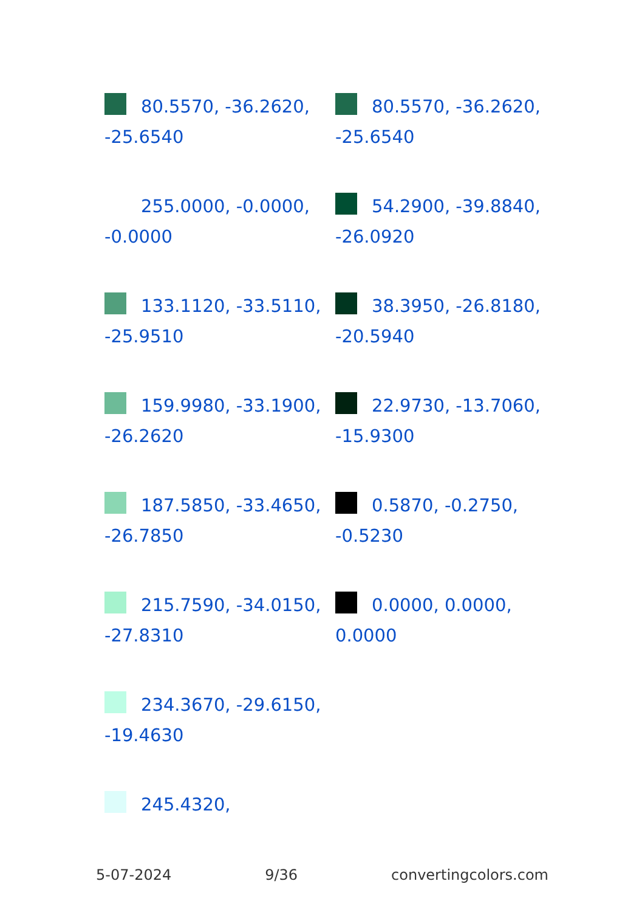80.5570, -36.2620, -25.6540
255.0000, -0.0000, -0.0000
133.1120, -33.5110, -25.9510
159.9980, -33.1900, -26.2620
187.5850, -33.4650, -26.7850
215.7590, -34.0150, -27.8310
234.3670, -29.6150, -19.4630
245.4320,
80.5570, -36.2620, -25.6540
54.2900, -39.8840, -26.0920
38.3950, -26.8180, -20.5940
22.9730, -13.7060, -15.9300
0.5870, -0.2750, -0.5230
0.0000, 0.0000, 0.0000
5-07-2024 9/36 convertingcolors.com